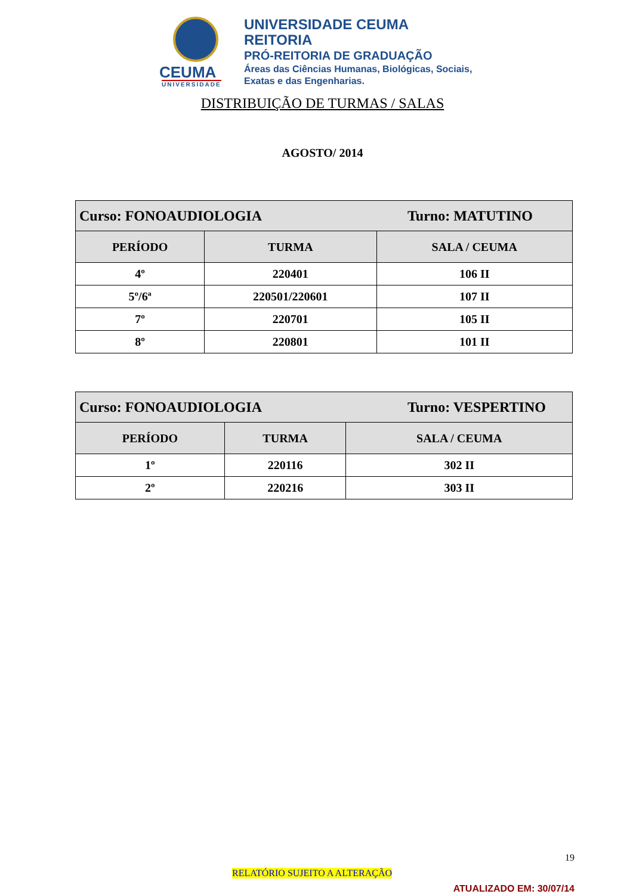CEUMA
UNIVERSIDADE
UNIVERSIDADE CEUMA
REITORIA
PRÓ-REITORIA DE GRADUAÇÃO
Áreas das Ciências Humanas, Biológicas, Sociais,
Exatas e das Engenharias.
DISTRIBUIÇÃO DE TURMAS / SALAS
AGOSTO/ 2014
| Curso: FONOAUDIOLOGIA Turno: MATUTINO | | |
| --- | --- | --- |
| PERÍODO | TURMA | SALA / CEUMA |
| 4º | 220401 | 106 II |
| 5º/6ª | 220501/220601 | 107 II |
| 7º | 220701 | 105 II |
| 8º | 220801 | 101 II |
| Curso: FONOAUDIOLOGIA Turno: VESPERTINO | | |
| --- | --- | --- |
| PERÍODO | TURMA | SALA / CEUMA |
| 1º | 220116 | 302 II |
| 2º | 220216 | 303 II |
19
RELATÓRIO SUJEITO A ALTERAÇÃO
ATUALIZADO EM: 30/07/14